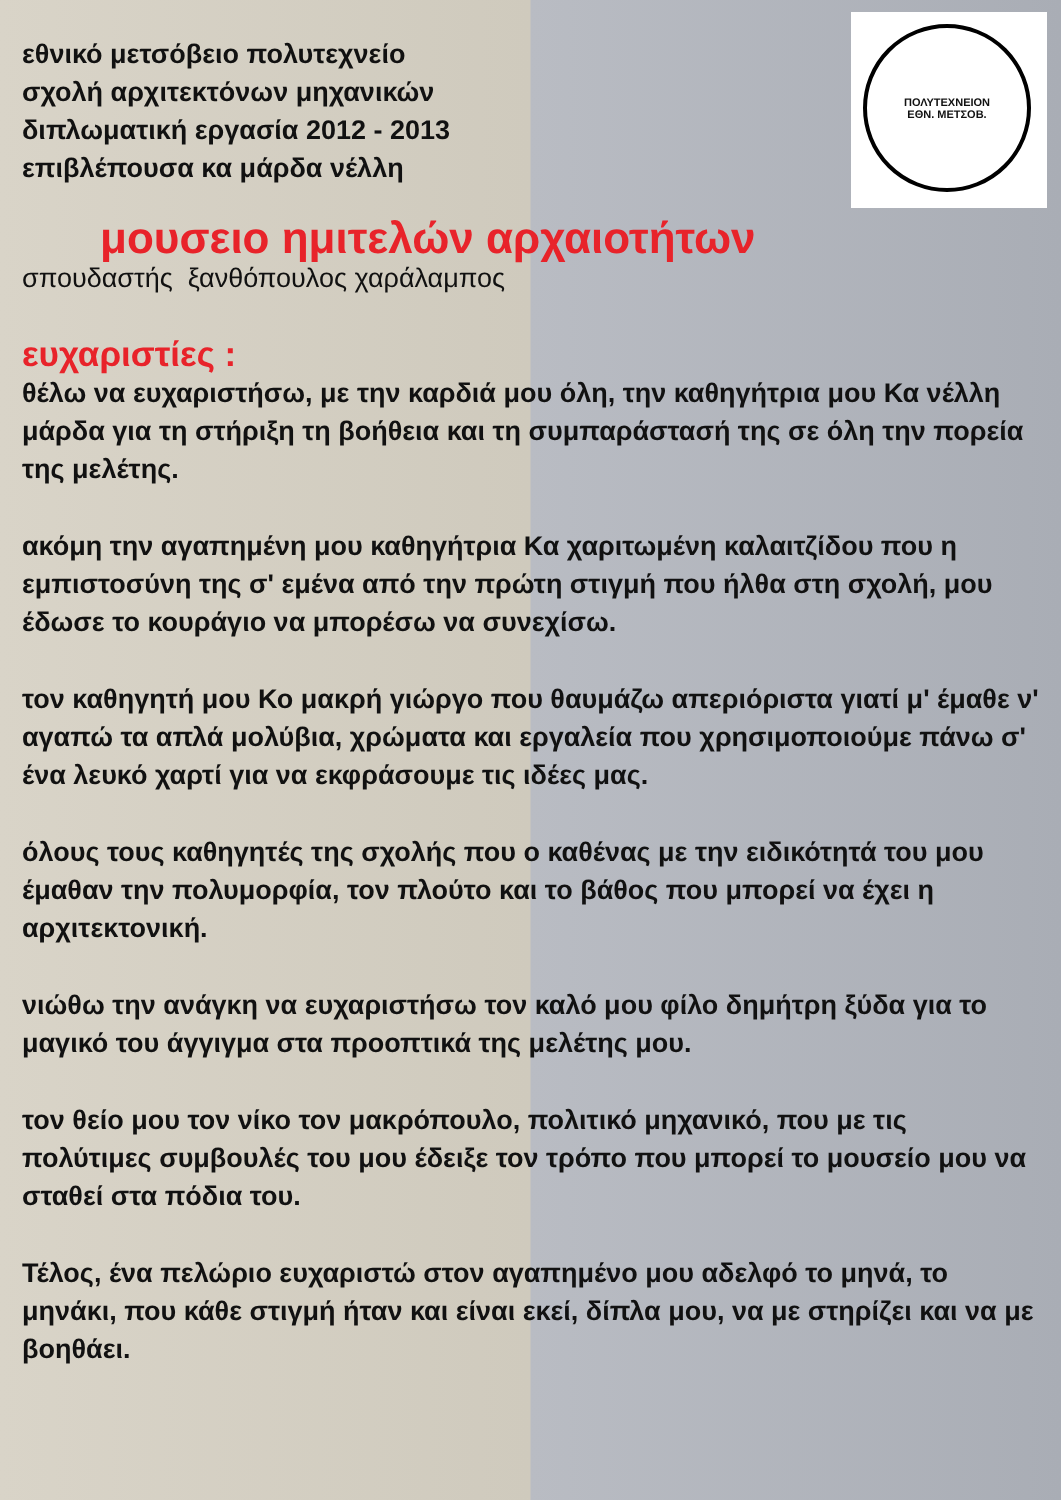ΠΟΛΥΤΕΧΝΕΙΟΝ
ΕΘΝ. ΜΕΤΣΟΒ.
εθνικό μετσόβειο πολυτεχνείο
σχολή αρχιτεκτόνων μηχανικών
διπλωματική εργασία 2012 - 2013
επιβλέπουσα κα μάρδα νέλλη
μουσειο ημιτελών αρχαιοτήτων
σπουδαστής ξανθόπουλος χαράλαμπος
ευχαριστίες :
θέλω να ευχαριστήσω, με την καρδιά μου όλη, την καθηγήτρια μου Κα νέλλη μάρδα για τη στήριξη τη βοήθεια και τη συμπαράστασή της σε όλη την πορεία της μελέτης.
ακόμη την αγαπημένη μου καθηγήτρια Κα χαριτωμένη καλαιτζίδου που η εμπιστοσύνη της σ' εμένα από την πρώτη στιγμή που ήλθα στη σχολή, μου έδωσε το κουράγιο να μπορέσω να συνεχίσω.
τον καθηγητή μου Κο μακρή γιώργο που θαυμάζω απεριόριστα γιατί μ' έμαθε ν' αγαπώ τα απλά μολύβια, χρώματα και εργαλεία που χρησιμοποιούμε πάνω σ' ένα λευκό χαρτί για να εκφράσουμε τις ιδέες μας.
όλους τους καθηγητές της σχολής που ο καθένας με την ειδικότητά του μου έμαθαν την πολυμορφία, τον πλούτο και το βάθος που μπορεί να έχει η αρχιτεκτονική.
νιώθω την ανάγκη να ευχαριστήσω τον καλό μου φίλο δημήτρη ξύδα για το μαγικό του άγγιγμα στα προοπτικά της μελέτης μου.
τον θείο μου τον νίκο τον μακρόπουλο, πολιτικό μηχανικό, που με τις πολύτιμες συμβουλές του μου έδειξε τον τρόπο που μπορεί το μουσείο μου να σταθεί στα πόδια του.
Τέλος, ένα πελώριο ευχαριστώ στον αγαπημένο μου αδελφό το μηνά, το μηνάκι, που κάθε στιγμή ήταν και είναι εκεί, δίπλα μου, να με στηρίζει και να με βοηθάει.